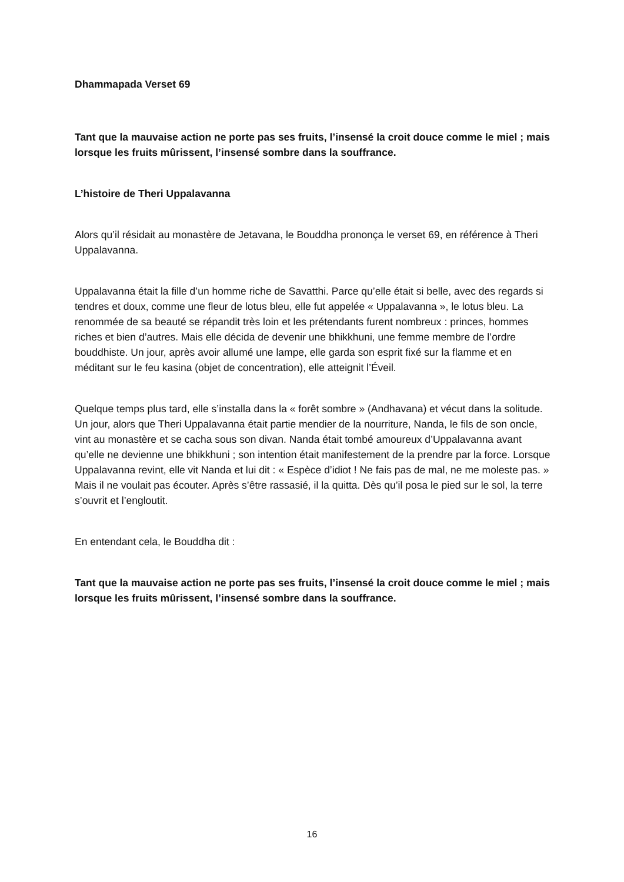Dhammapada Verset 69
Tant que la mauvaise action ne porte pas ses fruits, l’insensé la croit douce comme le miel ; mais lorsque les fruits mûrissent, l’insensé sombre dans la souffrance.
L’histoire de Theri Uppalavanna
Alors qu’il résidait au monastère de Jetavana, le Bouddha prononça le verset 69, en référence à Theri Uppalavanna.
Uppalavanna était la fille d’un homme riche de Savatthi. Parce qu’elle était si belle, avec des regards si tendres et doux, comme une fleur de lotus bleu, elle fut appelée « Uppalavanna », le lotus bleu. La renommée de sa beauté se répandit très loin et les prétendants furent nombreux : princes, hommes riches et bien d’autres. Mais elle décida de devenir une bhikkhuni, une femme membre de l’ordre bouddhiste. Un jour, après avoir allumé une lampe, elle garda son esprit fixé sur la flamme et en méditant sur le feu kasina (objet de concentration), elle atteignit l’Éveil.
Quelque temps plus tard, elle s’installa dans la « forêt sombre » (Andhavana) et vécut dans la solitude. Un jour, alors que Theri Uppalavanna était partie mendier de la nourriture, Nanda, le fils de son oncle, vint au monastère et se cacha sous son divan. Nanda était tombé amoureux d’Uppalavanna avant qu’elle ne devienne une bhikkhuni ; son intention était manifestement de la prendre par la force. Lorsque Uppalavanna revint, elle vit Nanda et lui dit : « Espèce d’idiot ! Ne fais pas de mal, ne me moleste pas. » Mais il ne voulait pas écouter. Après s’être rassasié, il la quitta. Dès qu’il posa le pied sur le sol, la terre s’ouvrit et l’engloutit.
En entendant cela, le Bouddha dit :
Tant que la mauvaise action ne porte pas ses fruits, l’insensé la croit douce comme le miel ; mais lorsque les fruits mûrissent, l’insensé sombre dans la souffrance.
16